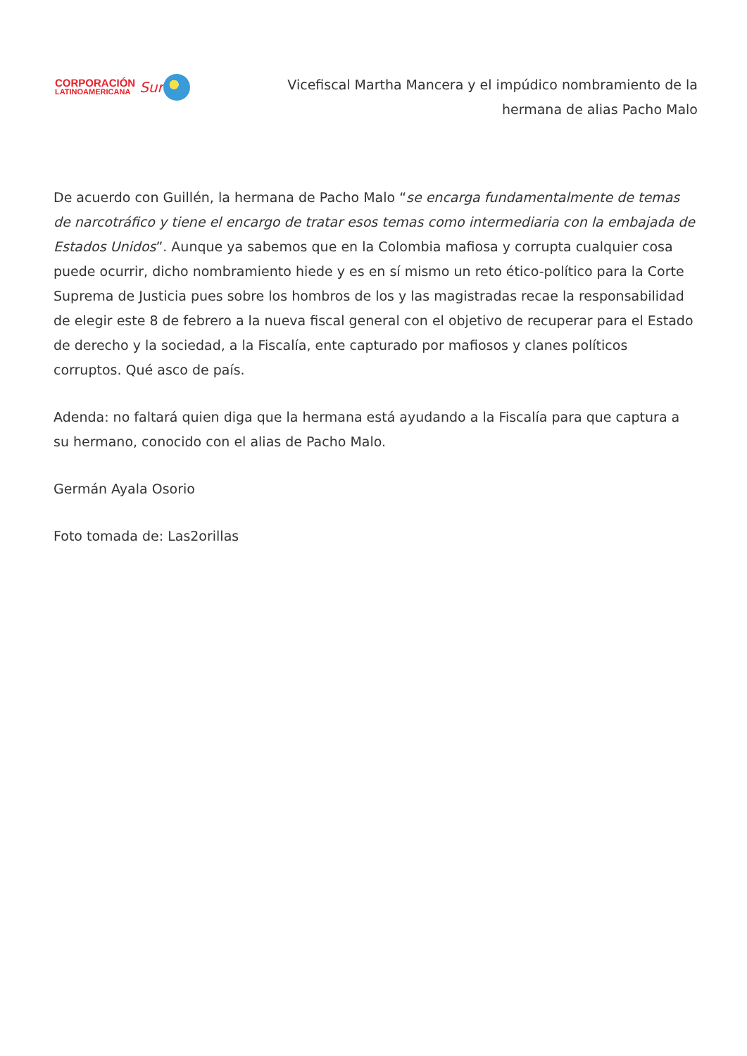CORPORACIÓN
LATINOAMERICANA
Sur
Vicefiscal Martha Mancera y el impúdico nombramiento de la
hermana de alias Pacho Malo
De acuerdo con Guillén, la hermana de Pacho Malo “se encarga fundamentalmente de temas de narcotráfico y tiene el encargo de tratar esos temas como intermediaria con la embajada de Estados Unidos”. Aunque ya sabemos que en la Colombia mafiosa y corrupta cualquier cosa puede ocurrir, dicho nombramiento hiede y es en sí mismo un reto ético-político para la Corte Suprema de Justicia pues sobre los hombros de los y las magistradas recae la responsabilidad de elegir este 8 de febrero a la nueva fiscal general con el objetivo de recuperar para el Estado de derecho y la sociedad, a la Fiscalía, ente capturado por mafiosos y clanes políticos corruptos. Qué asco de país.
Adenda: no faltará quien diga que la hermana está ayudando a la Fiscalía para que captura a su hermano, conocido con el alias de Pacho Malo.
Germán Ayala Osorio
Foto tomada de: Las2orillas